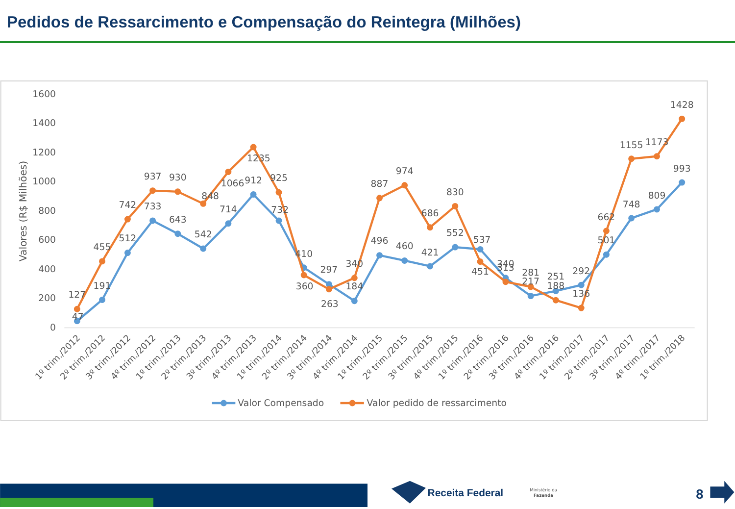Pedidos de Ressarcimento e Compensação do Reintegra (Milhões)
1600
1400
1200
1000
800
600
400
200
0
Valores (R$ Milhões)
127
47
455
191
742
512
937
733
930
643
848
542
1066
714
1235
912
925
732
410
360
297
263
340
184
887
496
974
460
686
421
830
552
537
451
340
313
281
217
251
188
292
136
662
501
1155
748
1173
809
1428
993
1º trim./2012
2º trim./2012
3º trim./2012
4º trim./2012
1º trim./2013
2º trim./2013
3º trim./2013
4º trim./2013
1º trim./2014
2º trim./2014
3º trim./2014
4º trim./2014
1º trim./2015
2º trim./2015
3º trim./2015
4º trim./2015
1º trim./2016
2º trim./2016
3º trim./2016
4º trim./2016
1º trim./2017
2º trim./2017
3º trim./2017
4º trim./2017
1º trim./2018
Valor Compensado
Valor pedido de ressarcimento
Receita Federal
Ministério da
Fazenda
8